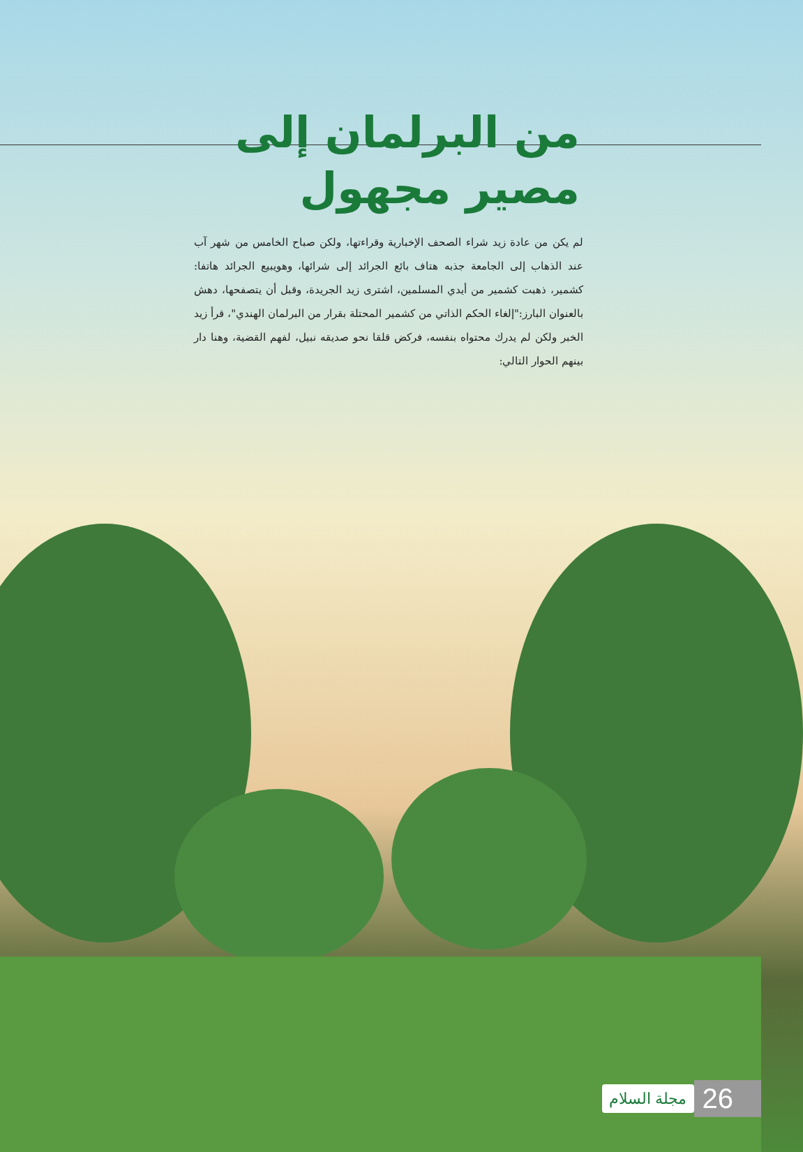من البرلمان إلى
مصير مجهول
لم يكن من عادة زيد شراء الصحف الإخبارية وقراءتها، ولكن صباح الخامس من شهر آب عند الذهاب إلى الجامعة جذبه هتاف بائع الجرائد إلى شرائها، وهويبيع الجرائد هاتفا: كشمير، ذهبت كشمير من أيدي المسلمين، اشترى زيد الجريدة، وقبل أن يتصفحها، دهش بالعنوان البارز:"إلغاء الحكم الذاتي من كشمير المحتلة بقرار من البرلمان الهندي"، قرأ زيد الخبر ولكن لم يدرك محتواه بنفسه، فركض قلقا نحو صديقه نبيل، لفهم القضية، وهنا دار بينهم الحوار التالي:
26 مجلة السلام